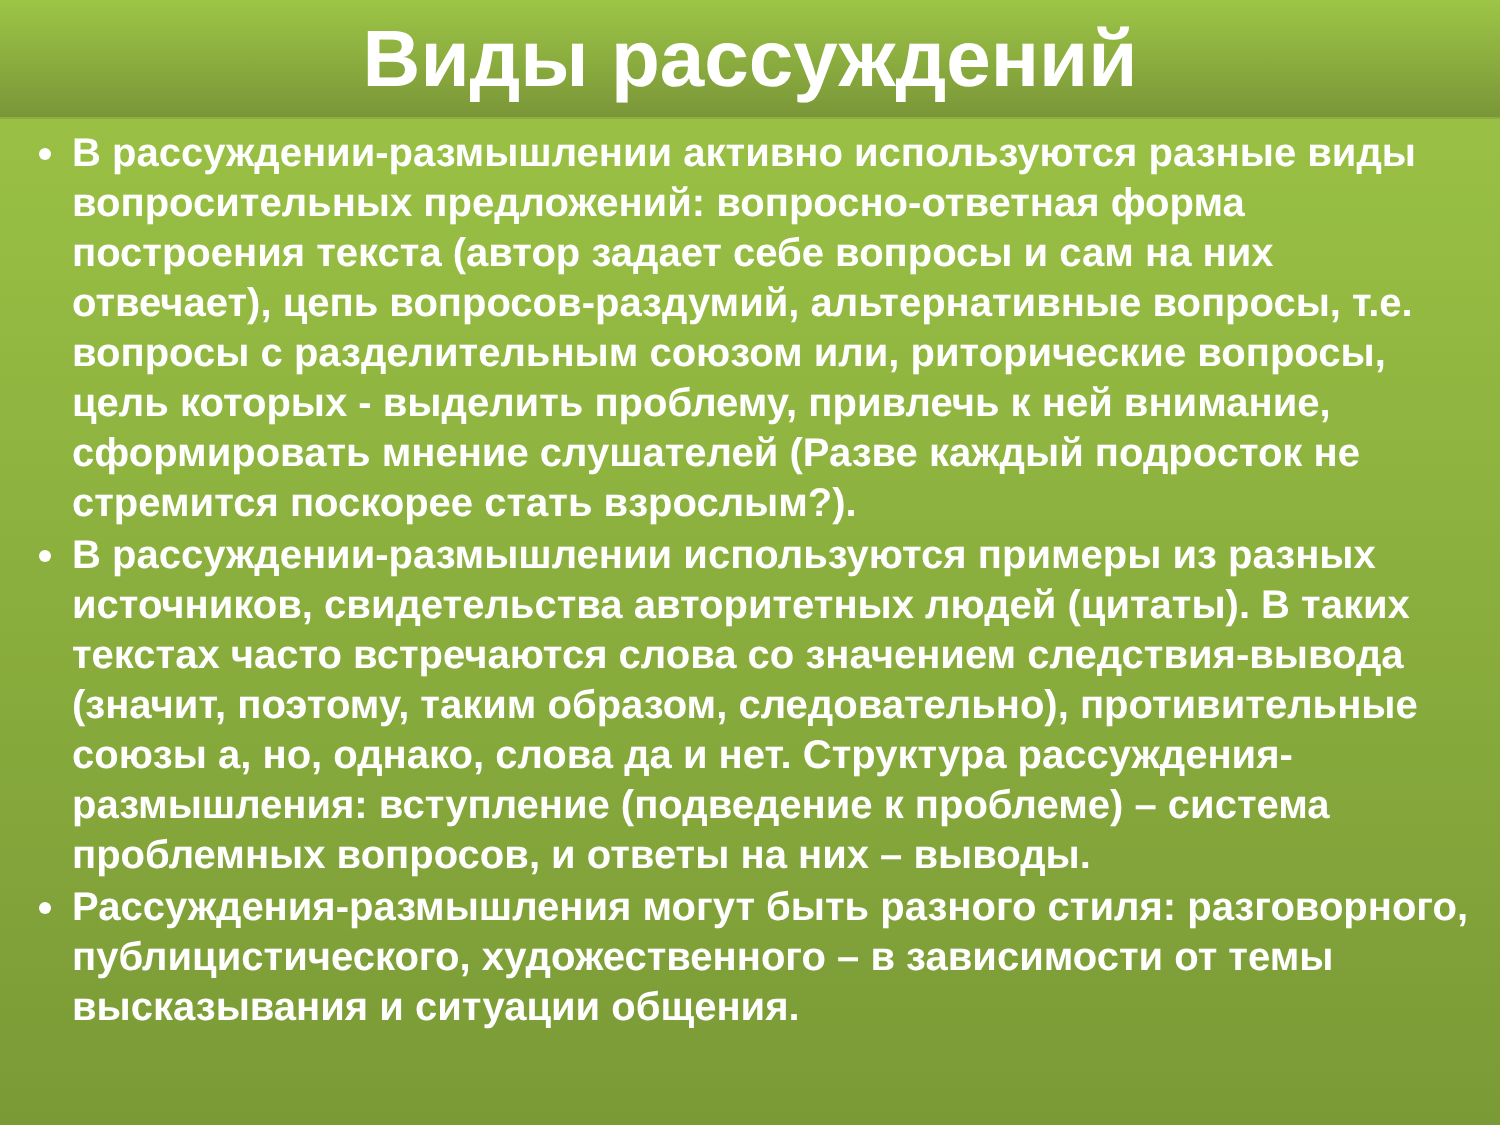Виды рассуждений
В рассуждении-размышлении активно используются разные виды вопросительных предложений: вопросно-ответная форма построения текста (автор задает себе вопросы и сам на них отвечает), цепь вопросов-раздумий, альтернативные вопросы, т.е. вопросы с разделительным союзом или, риторические вопросы, цель которых - выделить проблему, привлечь к ней внимание, сформировать мнение слушателей (Разве каждый подросток не стремится поскорее стать взрослым?).
В рассуждении-размышлении используются примеры из разных источников, свидетельства авторитетных людей (цитаты). В таких текстах часто встречаются слова со значением следствия-вывода (значит, поэтому, таким образом, следовательно), противительные союзы а, но, однако, слова да и нет. Структура рассуждения-размышления: вступление (подведение к проблеме) – система проблемных вопросов, и ответы на них – выводы.
Рассуждения-размышления могут быть разного стиля: разговорного, публицистического, художественного – в зависимости от темы высказывания и ситуации общения.